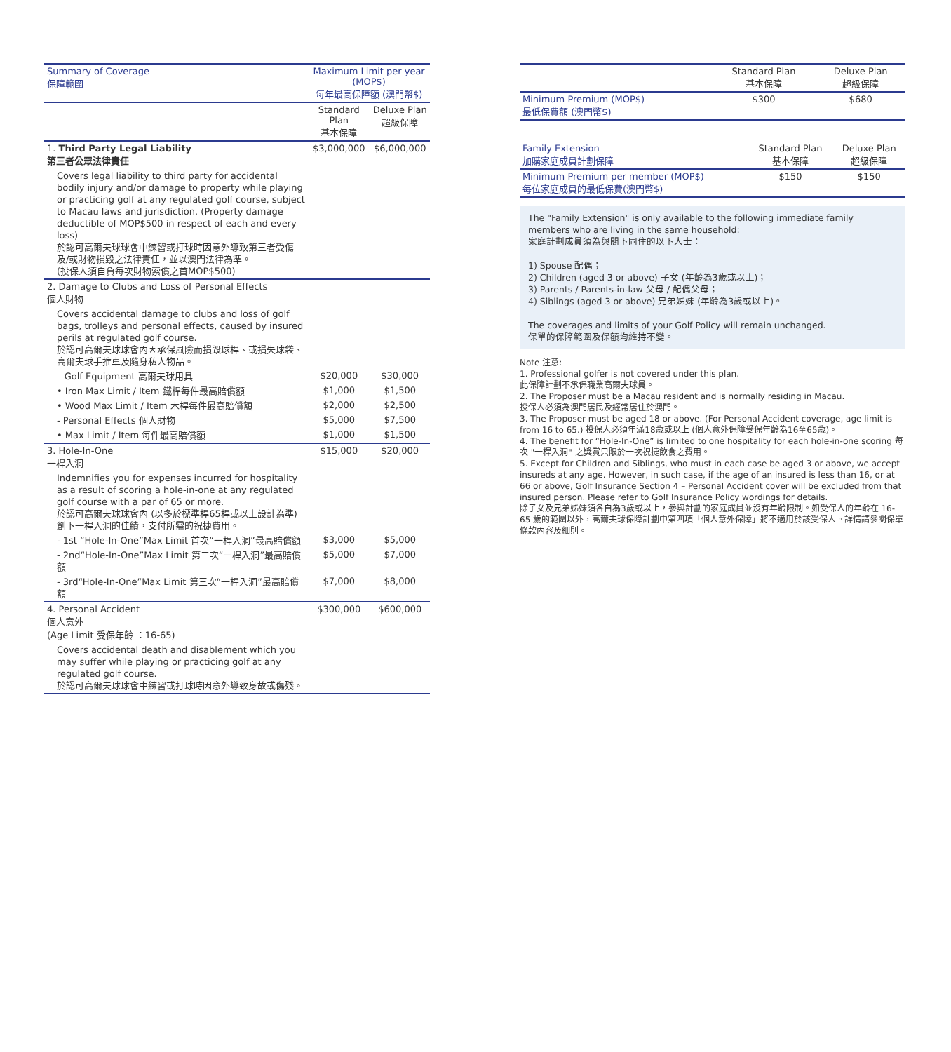| Summary of Coverage 保障範圍 | Maximum Limit per year (MOP$) 每年最高保障額 (澳門幣$) | |
| --- | --- | --- |
| | Standard Plan 基本保障 | Deluxe Plan 超級保障 |
| 1. Third Party Legal Liability 第三者公眾法律責任 | $3,000,000 | $6,000,000 |
| Covers legal liability to third party for accidental bodily injury and/or damage to property while playing or practicing golf at any regulated golf course, subject to Macau laws and jurisdiction. (Property damage deductible of MOP$500 in respect of each and every loss) 於認可高爾夫球球會中練習或打球時因意外導致第三者受傷及/或財物損毀之法律責任，並以澳門法律為準。 (投保人須自負每次財物索償之首MOP$500) | | |
| 2. Damage to Clubs and Loss of Personal Effects 個人財物 | | |
| Covers accidental damage to clubs and loss of golf bags, trolleys and personal effects, caused by insured perils at regulated golf course. 於認可高爾夫球球會內因承保風險而損毀球桿、或損失球袋、高爾夫球手推車及隨身私人物品。 | | |
| – Golf Equipment 高爾夫球用具 | $20,000 | $30,000 |
| • Iron Max Limit / Item 鐵桿每件最高賠償額 | $1,000 | $1,500 |
| • Wood Max Limit / Item 木桿每件最高賠償額 | $2,000 | $2,500 |
| - Personal Effects 個人財物 | $5,000 | $7,500 |
| • Max Limit / Item 每件最高賠償額 | $1,000 | $1,500 |
| 3. Hole-In-One 一桿入洞 | $15,000 | $20,000 |
| Indemnifies you for expenses incurred for hospitality as a result of scoring a hole-in-one at any regulated golf course with a par of 65 or more. 於認可高爾夫球球會內 (以多於標準桿65桿或以上設計為準) 創下一桿入洞的佳績，支付所需的祝捷費用。 | | |
| - 1st “Hole-In-One”Max Limit 首次“一桿入洞”最高賠償額 | $3,000 | $5,000 |
| - 2nd“Hole-In-One”Max Limit 第二次“一桿入洞”最高賠償額 | $5,000 | $7,000 |
| - 3rd“Hole-In-One”Max Limit 第三次“一桿入洞”最高賠償額 | $7,000 | $8,000 |
| 4. Personal Accident 個人意外 (Age Limit 受保年齡 ：16-65) | $300,000 | $600,000 |
| Covers accidental death and disablement which you may suffer while playing or practicing golf at any regulated golf course. 於認可高爾夫球球會中練習或打球時因意外導致身故或傷殘。 | | |
| | Standard Plan 基本保障 | Deluxe Plan 超級保障 |
| --- | --- | --- |
| Minimum Premium (MOP$) 最低保費額 (澳門幣$) | $300 | $680 |
| Family Extension 加購家庭成員計劃保障 | Standard Plan 基本保障 | Deluxe Plan 超級保障 |
| Minimum Premium per member (MOP$) 每位家庭成員的最低保費(澳門幣$) | $150 | $150 |
The "Family Extension" is only available to the following immediate family members who are living in the same household:
家庭計劃成員須為與閣下同住的以下人士：
1) Spouse 配偶；
2) Children (aged 3 or above) 子女 (年齡為3歲或以上)；
3) Parents / Parents-in-law 父母 / 配偶父母；
4) Siblings (aged 3 or above) 兄弟姊妹 (年齡為3歲或以上)。
The coverages and limits of your Golf Policy will remain unchanged.
保單的保障範圍及保額均維持不變。
Note 注意:
1. Professional golfer is not covered under this plan.
此保障計劃不承保職業高爾夫球員。
2. The Proposer must be a Macau resident and is normally residing in Macau.
投保人必須為澳門居民及經常居住於澳門。
3. The Proposer must be aged 18 or above. (For Personal Accident coverage, age limit is from 16 to 65.) 投保人必須年滿18歲或以上 (個人意外保障受保年齡為16至65歲)。
4. The benefit for “Hole-In-One” is limited to one hospitality for each hole-in-one scoring 每次 "一桿入洞" 之獎賞只限於一次祝捷飲食之費用。
5. Except for Children and Siblings, who must in each case be aged 3 or above, we accept insureds at any age. However, in such case, if the age of an insured is less than 16, or at 66 or above, Golf Insurance Section 4 – Personal Accident cover will be excluded from that insured person. Please refer to Golf Insurance Policy wordings for details.
除子女及兄弟姊妹須各自為3歲或以上，參與計劃的家庭成員並沒有年齡限制。如受保人的年齡在 16-65 歲的範圍以外，高爾夫球保障計劃中第四項「個人意外保障」將不適用於該受保人。詳情請參閱保單條款內容及細則。